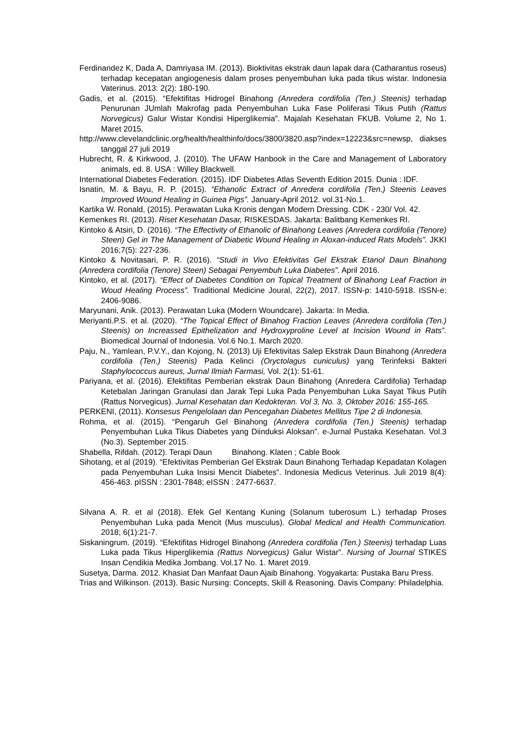Ferdinandez K, Dada A, Damriyasa IM. (2013). Bioktivitas ekstrak daun lapak dara (Catharantus roseus) terhadap kecepatan angiogenesis dalam proses penyembuhan luka pada tikus wistar. Indonesia Vaterinus. 2013: 2(2): 180-190.
Gadis, et al. (2015). “Efektifitas Hidrogel Binahong (Anredera cordifolia (Ten.) Steenis) terhadap Penurunan JUmlah Makrofag pada Penyembuhan Luka Fase Poliferasi Tikus Putih (Rattus Norvegicus) Galur Wistar Kondisi Hiperglikemia”. Majalah Kesehatan FKUB. Volume 2, No 1. Maret 2015.
http://www.clevelandclinic.org/health/healthinfo/docs/3800/3820.asp?index=12223&src=newsp, diakses tanggal 27 juli 2019
Hubrecht, R. & Kirkwood, J. (2010). The UFAW Hanbook in the Care and Management of Laboratory animals, ed. 8. USA : Willey Blackwell.
International Diabetes Federation. (2015). IDF Diabetes Atlas Seventh Edition 2015. Dunia : IDF.
Isnatin, M. & Bayu, R. P. (2015). “Ethanolic Extract of Anredera cordifolia (Ten.) Steenis Leaves Improved Wound Healing in Guinea Pigs”. January-April 2012. vol.31-No.1.
Kartika W. Ronald, (2015). Perawatan Luka Kronis dengan Modern Dressing. CDK - 230/ Vol. 42.
Kemenkes RI. (2013). Riset Kesehatan Dasar, RISKESDAS. Jakarta: Balitbang Kemenkes RI.
Kintoko & Atsiri, D. (2016). “The Effectivity of Ethanolic of Binahong Leaves (Anredera cordifolia (Tenore) Steen) Gel in The Management of Diabetic Wound Healing in Aloxan-induced Rats Models”. JKKI 2016;7(5): 227-236.
Kintoko & Novitasari, P. R. (2016). “Studi in Vivo Efektivitas Gel Ekstrak Etanol Daun Binahong (Anredera cordifolia (Tenore) Steen) Sebagai Penyembuh Luka Diabetes”. April 2016.
Kintoko, et al. (2017). “Effect of Diabetes Condition on Topical Treatment of Binahong Leaf Fraction in Woud Healing Process”. Traditional Medicine Joural, 22(2), 2017. ISSN-p: 1410-5918. ISSN-e: 2406-9086.
Maryunani, Anik. (2013). Perawatan Luka (Modern Woundcare). Jakarta: In Media.
Meriyanti.P.S. et al. (2020). “The Topical Effect of Binahog Fraction Leaves (Anredera cordifolia (Ten.) Steenis) on Increassed Epithelization and Hydroxyproline Level at Incision Wound in Rats”. Biomedical Journal of Indonesia. Vol.6 No.1. March 2020.
Paju, N., Yamlean, P.V.Y., dan Kojong, N. (2013) Uji Efektivitas Salep Ekstrak Daun Binahong (Anredera cordifolia (Ten.) Steenis) Pada Kelinci (Oryctolagus cuniculus) yang Terinfeksi Bakteri Staphylococcus aureus, Jurnal Ilmiah Farmasi, Vol. 2(1): 51-61.
Pariyana, et al. (2016). Efektifitas Pemberian ekstrak Daun Binahong (Anredera Cardifolia) Terhadap Ketebalan Jaringan Granulasi dan Jarak Tepi Luka Pada Penyembuhan Luka Sayat Tikus Putih (Rattus Norvegicus). Jurnal Kesehatan dan Kedokteran. Vol 3, No. 3, Oktober 2016: 155-165.
PERKENI, (2011). Konsesus Pengelolaan dan Pencegahan Diabetes Mellitus Tipe 2 di Indonesia.
Rohma, et al. (2015). “Pengaruh Gel Binahong (Anredera cordifolia (Ten.) Steenis) terhadap Penyembuhan Luka Tikus Diabetes yang Diinduksi Aloksan”. e-Jurnal Pustaka Kesehatan. Vol.3 (No.3). September 2015.
Shabella, Rifdah. (2012). Terapi Daun Binahong. Klaten ; Cable Book
Sihotang, et al (2019). “Efektivitas Pemberian Gel Ekstrak Daun Binahong Terhadap Kepadatan Kolagen pada Penyembuhan Luka Insisi Mencit Diabetes”. Indonesia Medicus Veterinus. Juli 2019 8(4): 456-463. pISSN : 2301-7848; eISSN : 2477-6637.
Silvana A. R. et al (2018). Efek Gel Kentang Kuning (Solanum tuberosum L.) terhadap Proses Penyembuhan Luka pada Mencit (Mus musculus). Global Medical and Health Communication. 2018; 6(1):21-7.
Siskaningrum. (2019). “Efektifitas Hidrogel Binahong (Anredera cordifolia (Ten.) Steenis) terhadap Luas Luka pada Tikus Hiperglikemia (Rattus Norvegicus) Galur Wistar”. Nursing of Journal STIKES Insan Cendikia Medika Jombang. Vol.17 No. 1. Maret 2019.
Susetya, Darma. 2012. Khasiat Dan Manfaat Daun Ajaib Binahong. Yogyakarta: Pustaka Baru Press.
Trias and Wilkinson. (2013). Basic Nursing: Concepts, Skill & Reasoning. Davis Company: Philadelphia.